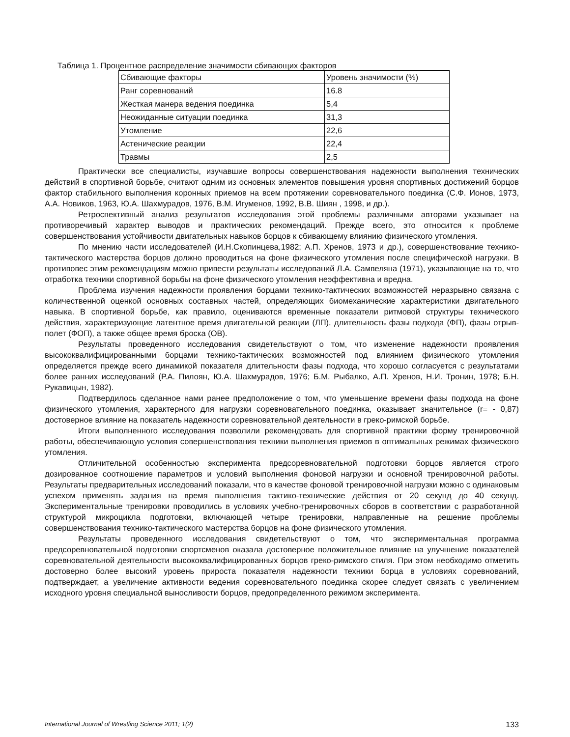Таблица 1. Процентное распределение значимости сбивающих факторов
| Сбивающие факторы | Уровень значимости (%) |
| Ранг соревнований | 16.8 |
| Жесткая манера ведения поединка | 5,4 |
| Неожиданные ситуации поединка | 31,3 |
| Утомление | 22,6 |
| Астенические реакции | 22,4 |
| Травмы | 2,5 |
Практически все специалисты, изучавшие вопросы совершенствования надежности выполнения технических действий в спортивной борьбе, считают одним из основных элементов повышения уровня спортивных достижений борцов фактор стабильного выполнения коронных приемов на всем протяжении соревновательного поединка (С.Ф. Ионов, 1973, А.А. Новиков, 1963, Ю.А. Шахмурадов, 1976, В.М. Игуменов, 1992, В.В. Шиян , 1998, и др.).
Ретроспективный анализ результатов исследования этой проблемы различными авторами указывает на противоречивый характер выводов и практических рекомендаций. Прежде всего, это относится к проблеме совершенствования устойчивости двигательных навыков борцов к сбивающему влиянию физического утомления.
По мнению части исследователей (И.Н.Скопинцева,1982; А.П. Хренов, 1973 и др.), совершенствование технико-тактического мастерства борцов должно проводиться на фоне физического утомления после специфической нагрузки. В противовес этим рекомендациям можно привести результаты исследований Л.А. Самвеляна (1971), указывающие на то, что отработка техники спортивной борьбы на фоне физического утомления неэффективна и вредна.
Проблема изучения надежности проявления борцами технико-тактических возможностей неразрывно связана с количественной оценкой основных составных частей, определяющих биомеханические характеристики двигательного навыка. В спортивной борьбе, как правило, оцениваются временные показатели ритмовой структуры технического действия, характеризующие латентное время двигательной реакции (ЛП), длительность фазы подхода (ФП), фазы отрыв-полет (ФОП), а также общее время броска (ОВ).
Результаты проведенного исследования свидетельствуют о том, что изменение надежности проявления высококвалифицированными борцами технико-тактических возможностей под влиянием физического утомления определяется прежде всего динамикой показателя длительности фазы подхода, что хорошо согласуется с результатами более ранних исследований (Р.А. Пилоян, Ю.А. Шахмурадов, 1976; Б.М. Рыбалко, А.П. Хренов, Н.И. Тронин, 1978; Б.Н. Рукавицын, 1982).
Подтвердилось сделанное нами ранее предположение о том, что уменьшение времени фазы подхода на фоне физического утомления, характерного для нагрузки соревновательного поединка, оказывает значительное (r= - 0,87) достоверное влияние на показатель надежности соревновательной деятельности в греко-римской борьбе.
Итоги выполненного исследования позволили рекомендовать для спортивной практики форму тренировочной работы, обеспечивающую условия совершенствования техники выполнения приемов в оптимальных режимах физического утомления.
Отличительной особенностью эксперимента предсоревновательной подготовки борцов является строго дозированное соотношение параметров и условий выполнения фоновой нагрузки и основной тренировочной работы. Результаты предварительных исследований показали, что в качестве фоновой тренировочной нагрузки можно с одинаковым успехом применять задания на время выполнения тактико-технические действия от 20 секунд до 40 секунд. Экспериментальные тренировки проводились в условиях учебно-тренировочных сборов в соответствии с разработанной структурой микроцикла подготовки, включающей четыре тренировки, направленные на решение проблемы совершенствования технико-тактического мастерства борцов на фоне физического утомления.
Результаты проведенного исследования свидетельствуют о том, что экспериментальная программа предсоревновательной подготовки спортсменов оказала достоверное положительное влияние на улучшение показателей соревновательной деятельности высококвалифицированных борцов греко-римского стиля. При этом необходимо отметить достоверно более высокий уровень прироста показателя надежности техники борца в условиях соревнований, подтверждает, а увеличение активности ведения соревновательного поединка скорее следует связать с увеличением исходного уровня специальной выносливости борцов, предопределенного режимом эксперимента.
International Journal of Wrestling Science 2011; 1(2) 133